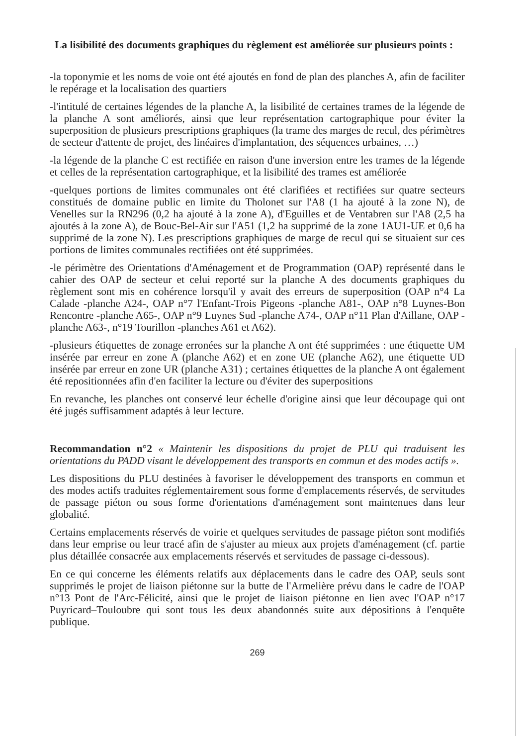La lisibilité des documents graphiques du règlement est améliorée sur plusieurs points :
-la toponymie et les noms de voie ont été ajoutés en fond de plan des planches A, afin de faciliter le repérage et la localisation des quartiers
-l'intitulé de certaines légendes de la planche A, la lisibilité de certaines trames de la légende de la planche A sont améliorés, ainsi que leur représentation cartographique pour éviter la superposition de plusieurs prescriptions graphiques (la trame des marges de recul, des périmètres de secteur d'attente de projet, des linéaires d'implantation, des séquences urbaines, …)
-la légende de la planche C est rectifiée en raison d'une inversion entre les trames de la légende et celles de la représentation cartographique, et la lisibilité des trames est améliorée
-quelques portions de limites communales ont été clarifiées et rectifiées sur quatre secteurs constitués de domaine public en limite du Tholonet sur l'A8 (1 ha ajouté à la zone N), de Venelles sur la RN296 (0,2 ha ajouté à la zone A), d'Eguilles et de Ventabren sur l'A8 (2,5 ha ajoutés à la zone A), de Bouc-Bel-Air sur l'A51 (1,2 ha supprimé de la zone 1AU1-UE et 0,6 ha supprimé de la zone N). Les prescriptions graphiques de marge de recul qui se situaient sur ces portions de limites communales rectifiées ont été supprimées.
-le périmètre des Orientations d'Aménagement et de Programmation (OAP) représenté dans le cahier des OAP de secteur et celui reporté sur la planche A des documents graphiques du règlement sont mis en cohérence lorsqu'il y avait des erreurs de superposition (OAP n°4 La Calade -planche A24-, OAP n°7 l'Enfant-Trois Pigeons -planche A81-, OAP n°8 Luynes-Bon Rencontre -planche A65-, OAP n°9 Luynes Sud -planche A74-, OAP n°11 Plan d'Aillane, OAP -planche A63-, n°19 Tourillon -planches A61 et A62).
-plusieurs étiquettes de zonage erronées sur la planche A ont été supprimées : une étiquette UM insérée par erreur en zone A (planche A62) et en zone UE (planche A62), une étiquette UD insérée par erreur en zone UR (planche A31) ; certaines étiquettes de la planche A ont également été repositionnées afin d'en faciliter la lecture ou d'éviter des superpositions
En revanche, les planches ont conservé leur échelle d'origine ainsi que leur découpage qui ont été jugés suffisamment adaptés à leur lecture.
Recommandation n°2 « Maintenir les dispositions du projet de PLU qui traduisent les orientations du PADD visant le développement des transports en commun et des modes actifs ».
Les dispositions du PLU destinées à favoriser le développement des transports en commun et des modes actifs traduites réglementairement sous forme d'emplacements réservés, de servitudes de passage piéton ou sous forme d'orientations d'aménagement sont maintenues dans leur globalité.
Certains emplacements réservés de voirie et quelques servitudes de passage piéton sont modifiés dans leur emprise ou leur tracé afin de s'ajuster au mieux aux projets d'aménagement (cf. partie plus détaillée consacrée aux emplacements réservés et servitudes de passage ci-dessous).
En ce qui concerne les éléments relatifs aux déplacements dans le cadre des OAP, seuls sont supprimés le projet de liaison piétonne sur la butte de l'Armelière prévu dans le cadre de l'OAP n°13 Pont de l'Arc-Félicité, ainsi que le projet de liaison piétonne en lien avec l'OAP n°17 Puyricard–Touloubre qui sont tous les deux abandonnés suite aux dépositions à l'enquête publique.
269